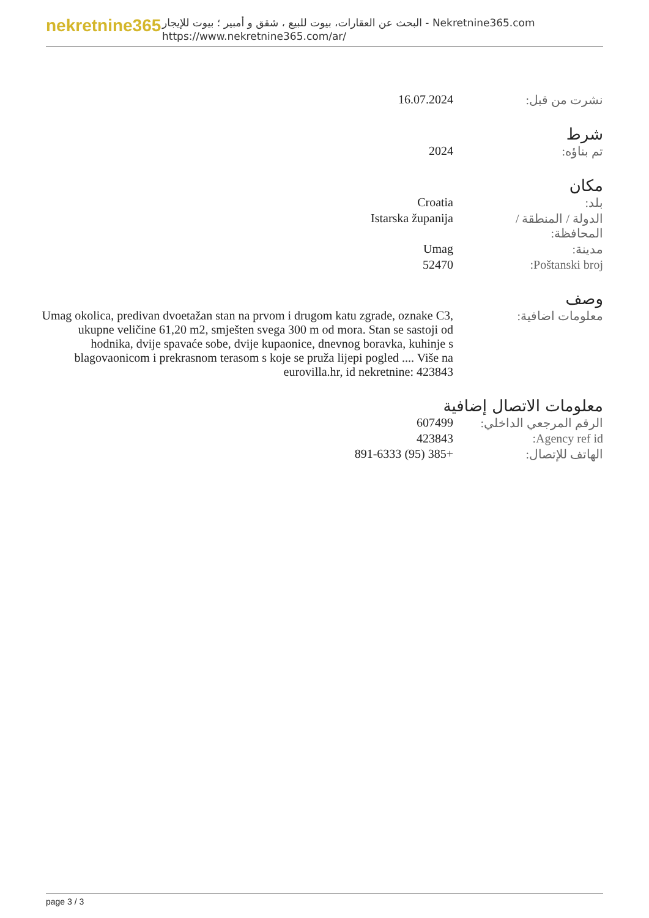nekretnine365
البحث عن العقارات، بيوت للبيع ، شقق و أمبير ؛ بيوت للإيجار - Nekretnine365.com
https://www.nekretnine365.com/ar/
| نشرت من قبل: | 16.07.2024 |
شرط
| تم بناؤه: | 2024 |
مكان
| بلد: | Croatia |
| الدولة / المنطقة / المحافظة: | Istarska županija |
| مدينة: | Umag |
| Poštanski broj: | 52470 |
وصف
| معلومات اضافية: | Umag okolica, predivan dvoetažan stan na prvom i drugom katu zgrade, oznake C3, ukupne veličine 61,20 m2, smješten svega 300 m od mora. Stan se sastoji od hodnika, dvije spavaće sobe, dvije kupaonice, dnevnog boravka, kuhinje s blagovaonicom i prekrasnom terasom s koje se pruža lijepi pogled .... Više na eurovilla.hr, id nekretnine: 423843 |
معلومات الاتصال إضافية
| الرقم المرجعي الداخلي: | 607499 |
| Agency ref id: | 423843 |
| الهاتف للإتصال: | +385 (95) 891-6333 |
page 3 / 3